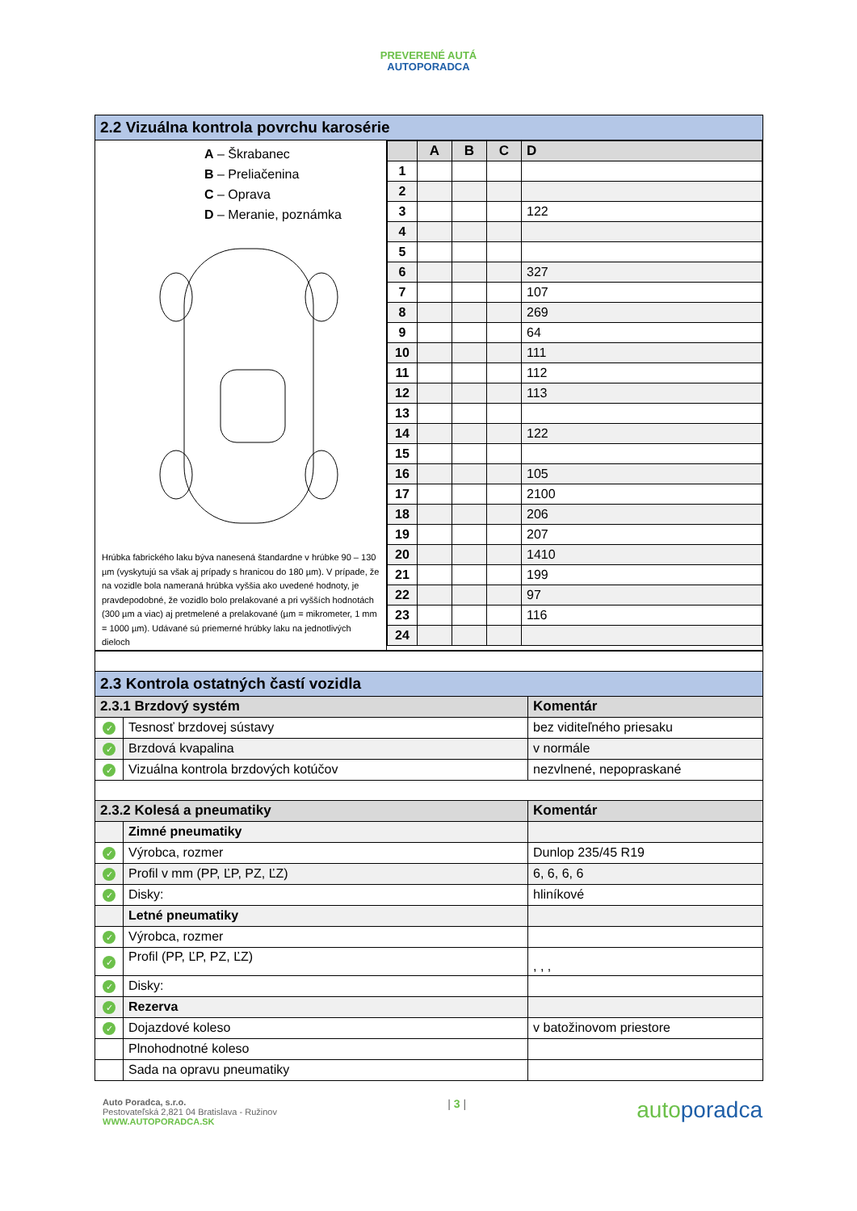PREVERENÉ AUTÁ
AUTOPORADCA
| 2.2 Vizuálna kontrola povrchu karosérie | |
| A – Škrabanec B – Preliačenina C – Oprava D – Meranie, poznámka Hrúbka fabrického laku býva nanesená štandardne v hrúbke 90 – 130 µm (vyskytujú sa však aj prípady s hranicou do 180 µm). V prípade, že na vozidle bola nameraná hrúbka vyššia ako uvedené hodnoty, je pravdepodobné, že vozidlo bolo prelakované a pri vyšších hodnotách (300 µm a viac) aj pretmelené a prelakované (µm = mikrometer, 1 mm = 1000 µm). Udávané sú priemerné hrúbky laku na jednotlivých dieloch | / / A / B / C / D / / 1 / / / / / / 2 / / / / / / 3 / / / / 122 / / 4 / / / / / / 5 / / / / / / 6 / / / / 327 / / 7 / / / / 107 / / 8 / / / / 269 / / 9 / / / / 64 / / 10 / / / / 111 / / 11 / / / / 112 / / 12 / / / / 113 / / 13 / / / / / / 14 / / / / 122 / / 15 / / / / / / 16 / / / / 105 / / 17 / / / / 2100 / / 18 / / / / 206 / / 19 / / / / 207 / / 20 / / / / 1410 / / 21 / / / / 199 / / 22 / / / / 97 / / 23 / / / / 116 / / 24 / / / / / |
| 2.3 Kontrola ostatných častí vozidla | | |
| 2.3.1 Brzdový systém | | Komentár |
| ✓ | Tesnosť brzdovej sústavy | bez viditeľného priesaku |
| ✓ | Brzdová kvapalina | v normále |
| ✓ | Vizuálna kontrola brzdových kotúčov | nezvlnené, nepopraskané |
| 2.3.2 Kolesá a pneumatiky | | Komentár |
| | Zimné pneumatiky | |
| ✓ | Výrobca, rozmer | Dunlop 235/45 R19 |
| ✓ | Profil v mm (PP, ĽP, PZ, ĽZ) | 6, 6, 6, 6 |
| ✓ | Disky: | hliníkové |
| | Letné pneumatiky | |
| ✓ | Výrobca, rozmer | |
| ✓ | Profil (PP, ĽP, PZ, ĽZ) | , , , |
| ✓ | Disky: | |
| ✓ | Rezerva | |
| ✓ | Dojazdové koleso | v batožinovom priestore |
| | Plnohodnotné koleso | |
| | Sada na opravu pneumatiky | |
Auto Poradca, s.r.o.
Pestovateľská 2,821 04 Bratislava - Ružinov
WWW.AUTOPORADCA.SK
| 3 |
autoporadca